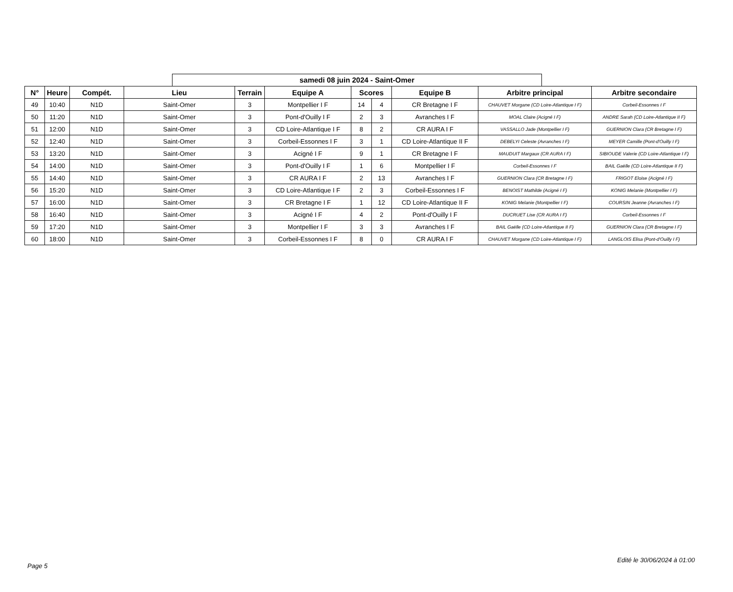samedi 08 juin 2024 - Saint-Omer
| N° | Heure | Compét. | Lieu | Terrain | Equipe A | Scores | | Equipe B | Arbitre principal | Arbitre secondaire |
| --- | --- | --- | --- | --- | --- | --- | --- | --- | --- | --- |
| 49 | 10:40 | N1D | Saint-Omer | 3 | Montpellier I F | 14 | 4 | CR Bretagne I F | CHAUVET Morgane (CD Loire-Atlantique I F) | Corbeil-Essonnes I F |
| 50 | 11:20 | N1D | Saint-Omer | 3 | Pont-d'Ouilly I F | 2 | 3 | Avranches I F | MOAL Claire (Acigné I F) | ANDRE Sarah (CD Loire-Atlantique II F) |
| 51 | 12:00 | N1D | Saint-Omer | 3 | CD Loire-Atlantique I F | 8 | 2 | CR AURA I F | VASSALLO Jade (Montpellier I F) | GUERNION Clara (CR Bretagne I F) |
| 52 | 12:40 | N1D | Saint-Omer | 3 | Corbeil-Essonnes I F | 3 | 1 | CD Loire-Atlantique II F | DEBELYI Celeste (Avranches I F) | MEYER Camille (Pont-d'Ouilly I F) |
| 53 | 13:20 | N1D | Saint-Omer | 3 | Acigné I F | 9 | 1 | CR Bretagne I F | MAUDUIT Margaux (CR AURA I F) | SIBIOUDE Valerie (CD Loire-Atlantique I F) |
| 54 | 14:00 | N1D | Saint-Omer | 3 | Pont-d'Ouilly I F | 1 | 6 | Montpellier I F | Corbeil-Essonnes I F | BAIL Gaëlle (CD Loire-Atlantique II F) |
| 55 | 14:40 | N1D | Saint-Omer | 3 | CR AURA I F | 2 | 13 | Avranches I F | GUERNION Clara (CR Bretagne I F) | FRIGOT Eloise (Acigné I F) |
| 56 | 15:20 | N1D | Saint-Omer | 3 | CD Loire-Atlantique I F | 2 | 3 | Corbeil-Essonnes I F | BENOIST Mathilde (Acigné I F) | KONIG Melanie (Montpellier I F) |
| 57 | 16:00 | N1D | Saint-Omer | 3 | CR Bretagne I F | 1 | 12 | CD Loire-Atlantique II F | KONIG Melanie (Montpellier I F) | COURSIN Jeanne (Avranches I F) |
| 58 | 16:40 | N1D | Saint-Omer | 3 | Acigné I F | 4 | 2 | Pont-d'Ouilly I F | DUCRUET Lise (CR AURA I F) | Corbeil-Essonnes I F |
| 59 | 17:20 | N1D | Saint-Omer | 3 | Montpellier I F | 3 | 3 | Avranches I F | BAIL Gaëlle (CD Loire-Atlantique II F) | GUERNION Clara (CR Bretagne I F) |
| 60 | 18:00 | N1D | Saint-Omer | 3 | Corbeil-Essonnes I F | 8 | 0 | CR AURA I F | CHAUVET Morgane (CD Loire-Atlantique I F) | LANGLOIS Elisa (Pont-d'Ouilly I F) |
Edité le 30/06/2024 à 01:00
Page 5